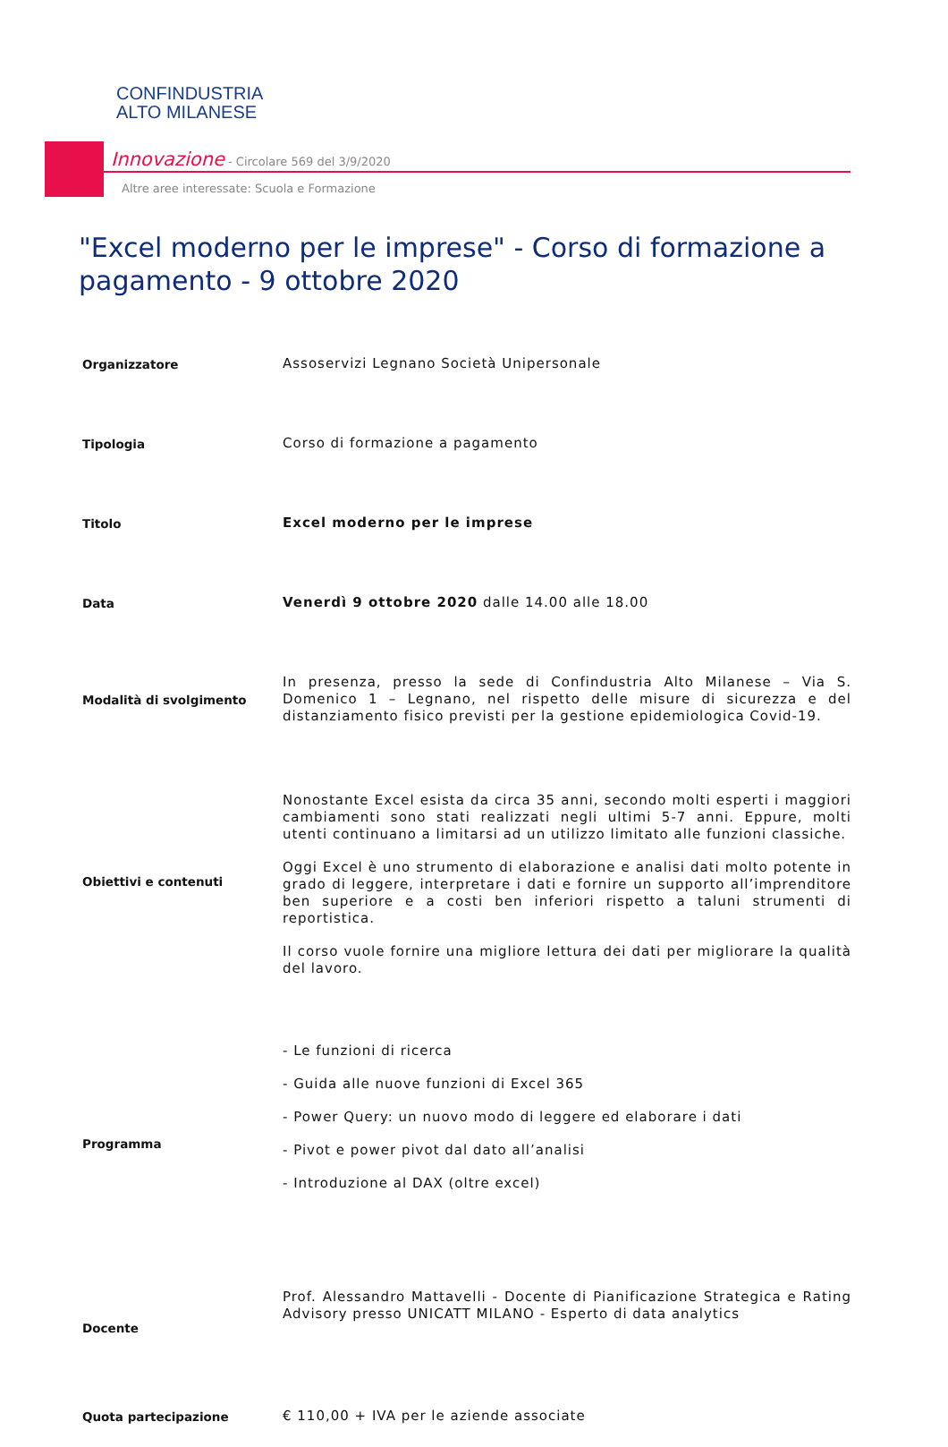CONFINDUSTRIA
ALTO MILANESE
Innovazione - Circolare 569 del 3/9/2020
Altre aree interessate: Scuola e Formazione
"Excel moderno per le imprese" - Corso di formazione a pagamento - 9 ottobre 2020
| Organizzatore | Assoservizi Legnano Società Unipersonale |
| Tipologia | Corso di formazione a pagamento |
| Titolo | Excel moderno per le imprese |
| Data | Venerdì 9 ottobre 2020 dalle 14.00 alle 18.00 |
| Modalità di svolgimento | In presenza, presso la sede di Confindustria Alto Milanese – Via S. Domenico 1 – Legnano, nel rispetto delle misure di sicurezza e del distanziamento fisico previsti per la gestione epidemiologica Covid-19. |
| Obiettivi e contenuti | Nonostante Excel esista da circa 35 anni, secondo molti esperti i maggiori cambiamenti sono stati realizzati negli ultimi 5-7 anni. Eppure, molti utenti continuano a limitarsi ad un utilizzo limitato alle funzioni classiche. Oggi Excel è uno strumento di elaborazione e analisi dati molto potente in grado di leggere, interpretare i dati e fornire un supporto all’imprenditore ben superiore e a costi ben inferiori rispetto a taluni strumenti di reportistica. Il corso vuole fornire una migliore lettura dei dati per migliorare la qualità del lavoro. |
| Programma | - Le funzioni di ricerca - Guida alle nuove funzioni di Excel 365 - Power Query: un nuovo modo di leggere ed elaborare i dati - Pivot e power pivot dal dato all’analisi - Introduzione al DAX (oltre excel) |
| Docente | Prof. Alessandro Mattavelli - Docente di Pianificazione Strategica e Rating Advisory presso UNICATT MILANO - Esperto di data analytics |
| Quota partecipazione | € 110,00 + IVA per le aziende associate |